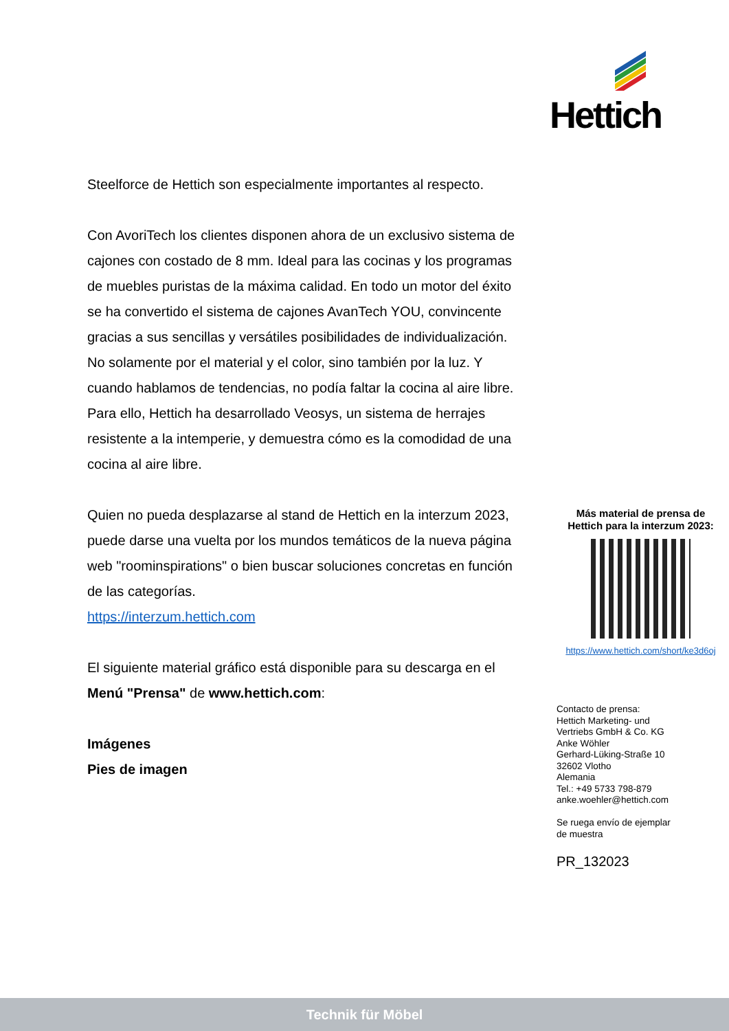Hettich
Steelforce de Hettich son especialmente importantes al respecto.
Con AvoriTech los clientes disponen ahora de un exclusivo sistema de cajones con costado de 8 mm. Ideal para las cocinas y los programas de muebles puristas de la máxima calidad. En todo un motor del éxito se ha convertido el sistema de cajones AvanTech YOU, convincente gracias a sus sencillas y versátiles posibilidades de individualización. No solamente por el material y el color, sino también por la luz. Y cuando hablamos de tendencias, no podía faltar la cocina al aire libre. Para ello, Hettich ha desarrollado Veosys, un sistema de herrajes resistente a la intemperie, y demuestra cómo es la comodidad de una cocina al aire libre.
Quien no pueda desplazarse al stand de Hettich en la interzum 2023, puede darse una vuelta por los mundos temáticos de la nueva página web "roominspirations" o bien buscar soluciones concretas en función de las categorías.
https://interzum.hettich.com
El siguiente material gráfico está disponible para su descarga en el Menú "Prensa" de www.hettich.com:
Imágenes
Pies de imagen
Más material de prensa de
Hettich para la interzum 2023:
https://www.hettich.com/short/ke3d6oj
Contacto de prensa:
Hettich Marketing- und
Vertriebs GmbH & Co. KG
Anke Wöhler
Gerhard-Lüking-Straße 10
32602 Vlotho
Alemania
Tel.: +49 5733 798-879
anke.woehler@hettich.com
Se ruega envío de ejemplar
de muestra
PR_132023
Technik für Möbel